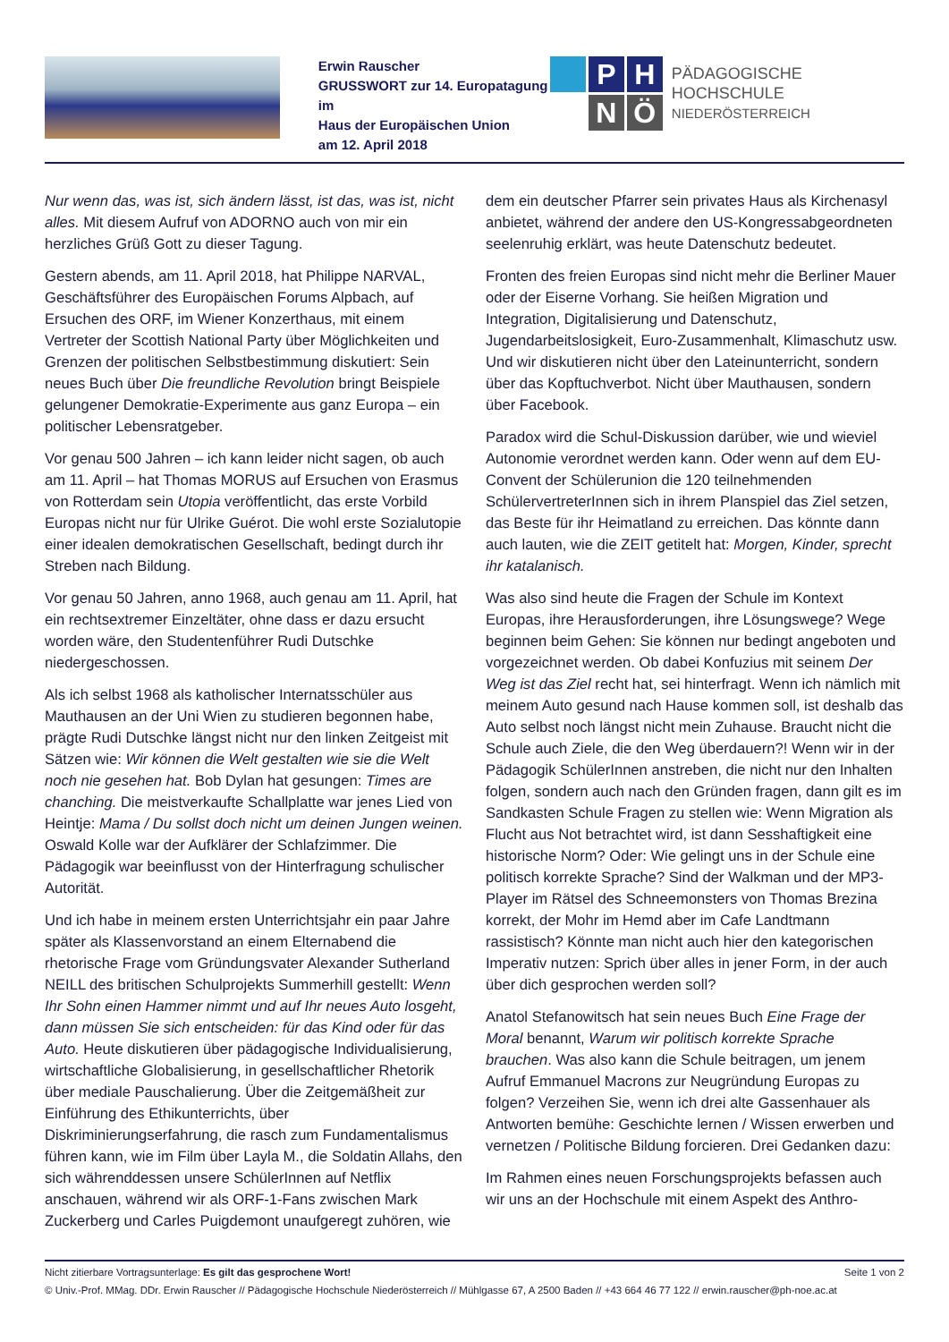Erwin Rauscher
GRUSSWORT zur 14. Europatagung
im
Haus der Europäischen Union
am 12. April 2018
P
H
N
Ö
PÄDAGOGISCHE HOCHSCHULE
NIEDERÖSTERREICH
Nur wenn das, was ist, sich ändern lässt, ist das, was ist, nicht alles. Mit diesem Aufruf von ADORNO auch von mir ein herzliches Grüß Gott zu dieser Tagung.
Gestern abends, am 11. April 2018, hat Philippe NARVAL, Geschäftsführer des Europäischen Forums Alpbach, auf Ersuchen des ORF, im Wiener Konzerthaus, mit einem Vertreter der Scottish National Party über Möglichkeiten und Grenzen der politischen Selbstbestimmung diskutiert: Sein neues Buch über Die freundliche Revolution bringt Beispiele gelungener Demokratie-Experimente aus ganz Europa – ein politischer Lebensratgeber.
Vor genau 500 Jahren – ich kann leider nicht sagen, ob auch am 11. April – hat Thomas MORUS auf Ersuchen von Erasmus von Rotterdam sein Utopia veröffentlicht, das erste Vorbild Europas nicht nur für Ulrike Guérot. Die wohl erste Sozialutopie einer idealen demokratischen Gesellschaft, bedingt durch ihr Streben nach Bildung.
Vor genau 50 Jahren, anno 1968, auch genau am 11. April, hat ein rechtsextremer Einzeltäter, ohne dass er dazu ersucht worden wäre, den Studentenführer Rudi Dutschke niedergeschossen.
Als ich selbst 1968 als katholischer Internatsschüler aus Mauthausen an der Uni Wien zu studieren begonnen habe, prägte Rudi Dutschke längst nicht nur den linken Zeitgeist mit Sätzen wie: Wir können die Welt gestalten wie sie die Welt noch nie gesehen hat. Bob Dylan hat gesungen: Times are chanching. Die meistverkaufte Schallplatte war jenes Lied von Heintje: Mama / Du sollst doch nicht um deinen Jungen weinen. Oswald Kolle war der Aufklärer der Schlafzimmer. Die Pädagogik war beeinflusst von der Hinterfragung schulischer Autorität.
Und ich habe in meinem ersten Unterrichtsjahr ein paar Jahre später als Klassenvorstand an einem Elternabend die rhetorische Frage vom Gründungsvater Alexander Sutherland NEILL des britischen Schulprojekts Summerhill gestellt: Wenn Ihr Sohn einen Hammer nimmt und auf Ihr neues Auto losgeht, dann müssen Sie sich entscheiden: für das Kind oder für das Auto. Heute diskutieren über pädagogische Individualisierung, wirtschaftliche Globalisierung, in gesellschaftlicher Rhetorik über mediale Pauschalierung. Über die Zeitgemäßheit zur Einführung des Ethikunterrichts, über Diskriminierungserfahrung, die rasch zum Fundamentalismus führen kann, wie im Film über Layla M., die Soldatin Allahs, den sich währenddessen unsere SchülerInnen auf Netflix anschauen, während wir als ORF-1-Fans zwischen Mark Zuckerberg und Carles Puigdemont unaufgeregt zuhören, wie dem ein deutscher Pfarrer sein privates Haus als Kirchenasyl anbietet, während der andere den US-Kongressabgeordneten seelenruhig erklärt, was heute Datenschutz bedeutet.
Fronten des freien Europas sind nicht mehr die Berliner Mauer oder der Eiserne Vorhang. Sie heißen Migration und Integration, Digitalisierung und Datenschutz, Jugendarbeitslosigkeit, Euro-Zusammenhalt, Klimaschutz usw. Und wir diskutieren nicht über den Lateinunterricht, sondern über das Kopftuchverbot. Nicht über Mauthausen, sondern über Facebook.
Paradox wird die Schul-Diskussion darüber, wie und wieviel Autonomie verordnet werden kann. Oder wenn auf dem EU-Convent der Schülerunion die 120 teilnehmenden SchülervertreterInnen sich in ihrem Planspiel das Ziel setzen, das Beste für ihr Heimatland zu erreichen. Das könnte dann auch lauten, wie die ZEIT getitelt hat: Morgen, Kinder, sprecht ihr katalanisch.
Was also sind heute die Fragen der Schule im Kontext Europas, ihre Herausforderungen, ihre Lösungswege? Wege beginnen beim Gehen: Sie können nur bedingt angeboten und vorgezeichnet werden. Ob dabei Konfuzius mit seinem Der Weg ist das Ziel recht hat, sei hinterfragt. Wenn ich nämlich mit meinem Auto gesund nach Hause kommen soll, ist deshalb das Auto selbst noch längst nicht mein Zuhause. Braucht nicht die Schule auch Ziele, die den Weg überdauern?! Wenn wir in der Pädagogik SchülerInnen anstreben, die nicht nur den Inhalten folgen, sondern auch nach den Gründen fragen, dann gilt es im Sandkasten Schule Fragen zu stellen wie: Wenn Migration als Flucht aus Not betrachtet wird, ist dann Sesshaftigkeit eine historische Norm? Oder: Wie gelingt uns in der Schule eine politisch korrekte Sprache? Sind der Walkman und der MP3-Player im Rätsel des Schneemonsters von Thomas Brezina korrekt, der Mohr im Hemd aber im Cafe Landtmann rassistisch? Könnte man nicht auch hier den kategorischen Imperativ nutzen: Sprich über alles in jener Form, in der auch über dich gesprochen werden soll?
Anatol Stefanowitsch hat sein neues Buch Eine Frage der Moral benannt, Warum wir politisch korrekte Sprache brauchen. Was also kann die Schule beitragen, um jenem Aufruf Emmanuel Macrons zur Neugründung Europas zu folgen? Verzeihen Sie, wenn ich drei alte Gassenhauer als Antworten bemühe: Geschichte lernen / Wissen erwerben und vernetzen / Politische Bildung forcieren. Drei Gedanken dazu:
Im Rahmen eines neuen Forschungsprojekts befassen auch wir uns an der Hochschule mit einem Aspekt des Anthro-
Nicht zitierbare Vortragsunterlage: Es gilt das gesprochene Wort! Seite 1 von 2
© Univ.-Prof. MMag. DDr. Erwin Rauscher // Pädagogische Hochschule Niederösterreich // Mühlgasse 67, A 2500 Baden // +43 664 46 77 122 // erwin.rauscher@ph-noe.ac.at